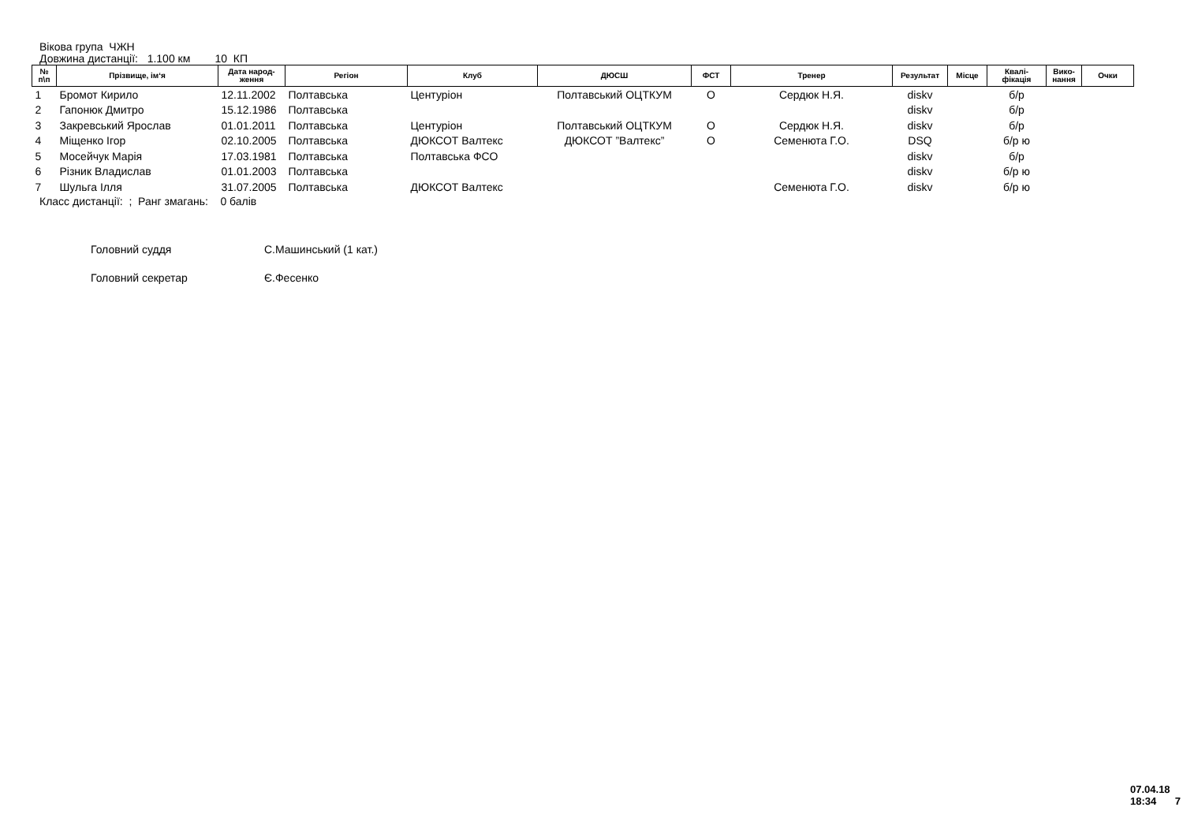Вікова група ЧЖН
Довжина дистанції: 1.100 км 10 КП
| № п\п | Прізвище, ім‘я | Дата народ- ження | Регіон | Клуб | ДЮСШ | ФСТ | Тренер | Результат | Місце | Квалі- фікація | Вико- нання | Очки |
| --- | --- | --- | --- | --- | --- | --- | --- | --- | --- | --- | --- | --- |
| 1 | Бромот Кирило | 12.11.2002 | Полтавська | Центуріон | Полтавський ОЦТКУМ | О | Сердюк Н.Я. | diskv | | б/р | | |
| 2 | Гапонюк Дмитро | 15.12.1986 | Полтавська | | | | | diskv | | б/р | | |
| 3 | Закревський Ярослав | 01.01.2011 | Полтавська | Центуріон | Полтавський ОЦТКУМ | О | Сердюк Н.Я. | diskv | | б/р | | |
| 4 | Міщенко Ігор | 02.10.2005 | Полтавська | ДЮКСОТ Валтекс | ДЮКСОТ ”Валтекс” | О | Семенюта Г.О. | DSQ | | б/р ю | | |
| 5 | Мосейчук Марія | 17.03.1981 | Полтавська | Полтавська ФСО | | | | diskv | | б/р | | |
| 6 | Різник Владислав | 01.01.2003 | Полтавська | | | | | diskv | | б/р ю | | |
| 7 | Шульга Ілля | 31.07.2005 | Полтавська | ДЮКСОТ Валтекс | | | Семенюта Г.О. | diskv | | б/р ю | | |
Класс дистанції: ; Ранг змагань: 0 балів
Головний суддя С.Машинський (1 кат.)
Головний секретар Є.Фесенко
07.04.18 18:34 7